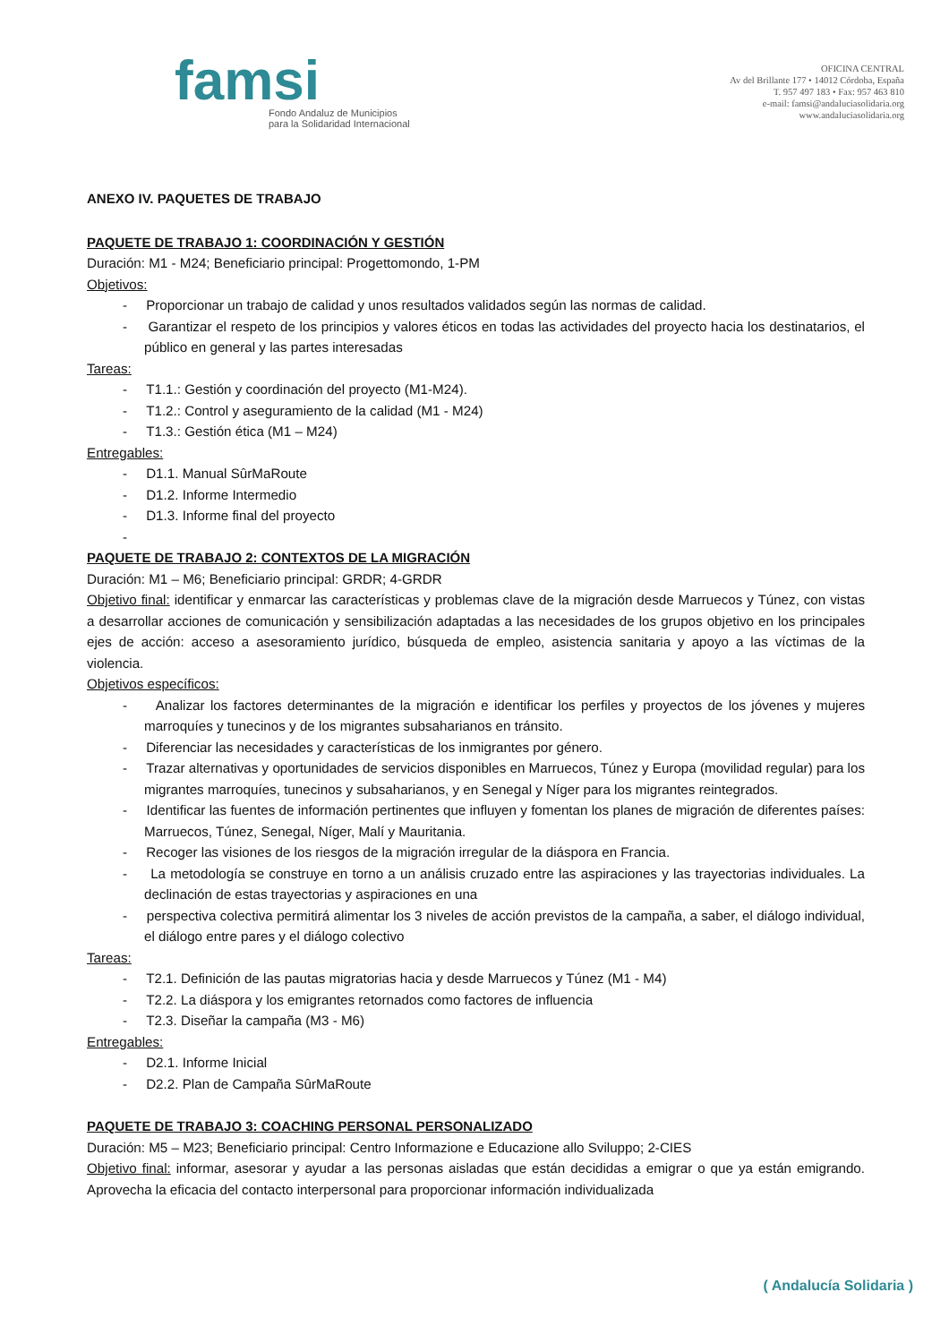famsi
Fondo Andaluz de Municipios
para la Solidaridad Internacional
OFICINA CENTRAL
Av del Brillante 177 • 14012 Córdoba, España
T. 957 497 183 • Fax: 957 463 810
e-mail: famsi@andaluciasolidaria.org
www.andaluciasolidaria.org
ANEXO IV. PAQUETES DE TRABAJO
PAQUETE DE TRABAJO 1: COORDINACIÓN Y GESTIÓN
Duración: M1 - M24; Beneficiario principal: Progettomondo, 1-PM
Objetivos:
- Proporcionar un trabajo de calidad y unos resultados validados según las normas de calidad.
- Garantizar el respeto de los principios y valores éticos en todas las actividades del proyecto hacia los destinatarios, el público en general y las partes interesadas
Tareas:
- T1.1.: Gestión y coordinación del proyecto (M1-M24).
- T1.2.: Control y aseguramiento de la calidad (M1 - M24)
- T1.3.: Gestión ética (M1 – M24)
Entregables:
- D1.1. Manual SûrMaRoute
- D1.2. Informe Intermedio
- D1.3. Informe final del proyecto
-
PAQUETE DE TRABAJO 2: CONTEXTOS DE LA MIGRACIÓN
Duración: M1 – M6; Beneficiario principal: GRDR; 4-GRDR
Objetivo final: identificar y enmarcar las características y problemas clave de la migración desde Marruecos y Túnez, con vistas a desarrollar acciones de comunicación y sensibilización adaptadas a las necesidades de los grupos objetivo en los principales ejes de acción: acceso a asesoramiento jurídico, búsqueda de empleo, asistencia sanitaria y apoyo a las víctimas de la violencia.
Objetivos específicos:
- Analizar los factores determinantes de la migración e identificar los perfiles y proyectos de los jóvenes y mujeres marroquíes y tunecinos y de los migrantes subsaharianos en tránsito.
- Diferenciar las necesidades y características de los inmigrantes por género.
- Trazar alternativas y oportunidades de servicios disponibles en Marruecos, Túnez y Europa (movilidad regular) para los migrantes marroquíes, tunecinos y subsaharianos, y en Senegal y Níger para los migrantes reintegrados.
- Identificar las fuentes de información pertinentes que influyen y fomentan los planes de migración de diferentes países: Marruecos, Túnez, Senegal, Níger, Malí y Mauritania.
- Recoger las visiones de los riesgos de la migración irregular de la diáspora en Francia.
- La metodología se construye en torno a un análisis cruzado entre las aspiraciones y las trayectorias individuales. La declinación de estas trayectorias y aspiraciones en una
- perspectiva colectiva permitirá alimentar los 3 niveles de acción previstos de la campaña, a saber, el diálogo individual, el diálogo entre pares y el diálogo colectivo
Tareas:
- T2.1. Definición de las pautas migratorias hacia y desde Marruecos y Túnez (M1 - M4)
- T2.2. La diáspora y los emigrantes retornados como factores de influencia
- T2.3. Diseñar la campaña (M3 - M6)
Entregables:
- D2.1. Informe Inicial
- D2.2. Plan de Campaña SûrMaRoute
PAQUETE DE TRABAJO 3: COACHING PERSONAL PERSONALIZADO
Duración: M5 – M23; Beneficiario principal: Centro Informazione e Educazione allo Sviluppo; 2-CIES
Objetivo final: informar, asesorar y ayudar a las personas aisladas que están decididas a emigrar o que ya están emigrando. Aprovecha la eficacia del contacto interpersonal para proporcionar información individualizada
( Andalucía Solidaria )